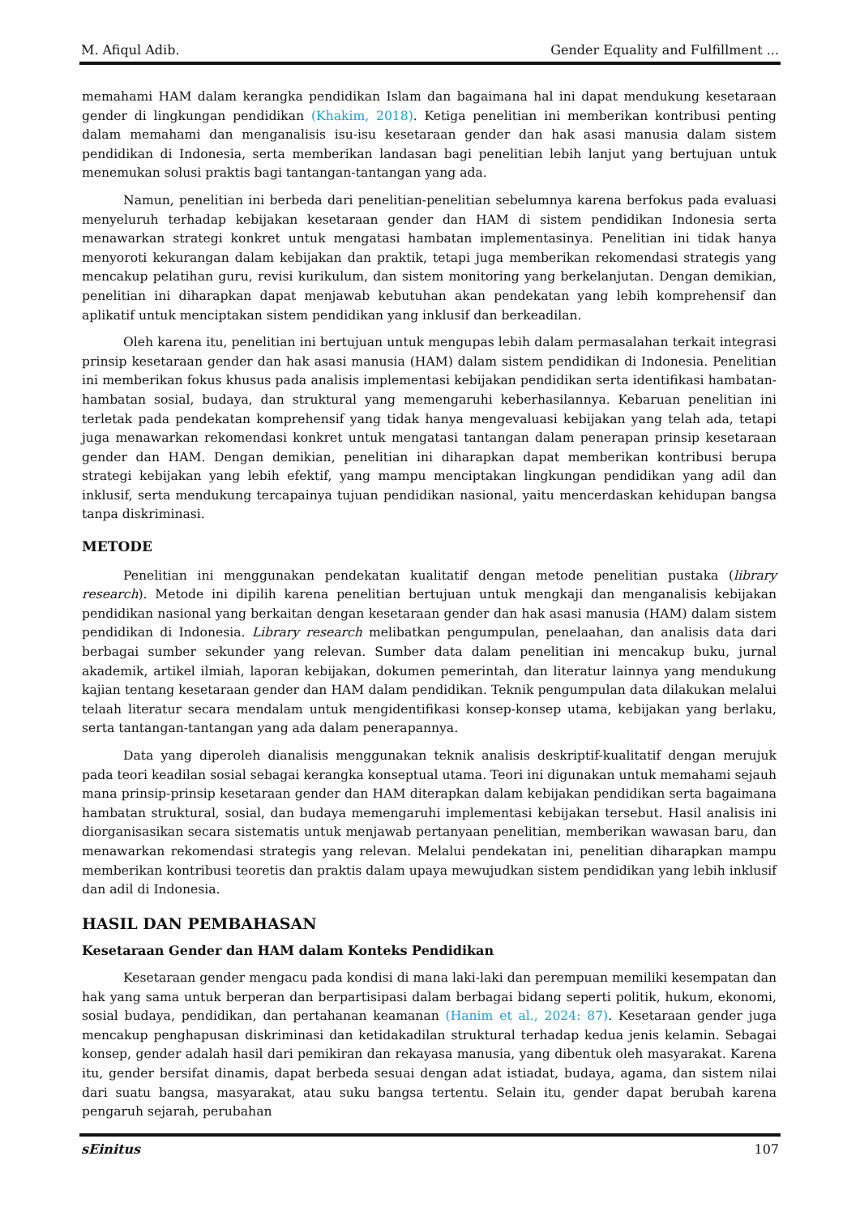M. Afiqul Adib. Gender Equality and Fulfillment ...
memahami HAM dalam kerangka pendidikan Islam dan bagaimana hal ini dapat mendukung kesetaraan gender di lingkungan pendidikan (Khakim, 2018). Ketiga penelitian ini memberikan kontribusi penting dalam memahami dan menganalisis isu-isu kesetaraan gender dan hak asasi manusia dalam sistem pendidikan di Indonesia, serta memberikan landasan bagi penelitian lebih lanjut yang bertujuan untuk menemukan solusi praktis bagi tantangan-tantangan yang ada.
Namun, penelitian ini berbeda dari penelitian-penelitian sebelumnya karena berfokus pada evaluasi menyeluruh terhadap kebijakan kesetaraan gender dan HAM di sistem pendidikan Indonesia serta menawarkan strategi konkret untuk mengatasi hambatan implementasinya. Penelitian ini tidak hanya menyoroti kekurangan dalam kebijakan dan praktik, tetapi juga memberikan rekomendasi strategis yang mencakup pelatihan guru, revisi kurikulum, dan sistem monitoring yang berkelanjutan. Dengan demikian, penelitian ini diharapkan dapat menjawab kebutuhan akan pendekatan yang lebih komprehensif dan aplikatif untuk menciptakan sistem pendidikan yang inklusif dan berkeadilan.
Oleh karena itu, penelitian ini bertujuan untuk mengupas lebih dalam permasalahan terkait integrasi prinsip kesetaraan gender dan hak asasi manusia (HAM) dalam sistem pendidikan di Indonesia. Penelitian ini memberikan fokus khusus pada analisis implementasi kebijakan pendidikan serta identifikasi hambatan-hambatan sosial, budaya, dan struktural yang memengaruhi keberhasilannya. Kebaruan penelitian ini terletak pada pendekatan komprehensif yang tidak hanya mengevaluasi kebijakan yang telah ada, tetapi juga menawarkan rekomendasi konkret untuk mengatasi tantangan dalam penerapan prinsip kesetaraan gender dan HAM. Dengan demikian, penelitian ini diharapkan dapat memberikan kontribusi berupa strategi kebijakan yang lebih efektif, yang mampu menciptakan lingkungan pendidikan yang adil dan inklusif, serta mendukung tercapainya tujuan pendidikan nasional, yaitu mencerdaskan kehidupan bangsa tanpa diskriminasi.
METODE
Penelitian ini menggunakan pendekatan kualitatif dengan metode penelitian pustaka (library research). Metode ini dipilih karena penelitian bertujuan untuk mengkaji dan menganalisis kebijakan pendidikan nasional yang berkaitan dengan kesetaraan gender dan hak asasi manusia (HAM) dalam sistem pendidikan di Indonesia. Library research melibatkan pengumpulan, penelaahan, dan analisis data dari berbagai sumber sekunder yang relevan. Sumber data dalam penelitian ini mencakup buku, jurnal akademik, artikel ilmiah, laporan kebijakan, dokumen pemerintah, dan literatur lainnya yang mendukung kajian tentang kesetaraan gender dan HAM dalam pendidikan. Teknik pengumpulan data dilakukan melalui telaah literatur secara mendalam untuk mengidentifikasi konsep-konsep utama, kebijakan yang berlaku, serta tantangan-tantangan yang ada dalam penerapannya.
Data yang diperoleh dianalisis menggunakan teknik analisis deskriptif-kualitatif dengan merujuk pada teori keadilan sosial sebagai kerangka konseptual utama. Teori ini digunakan untuk memahami sejauh mana prinsip-prinsip kesetaraan gender dan HAM diterapkan dalam kebijakan pendidikan serta bagaimana hambatan struktural, sosial, dan budaya memengaruhi implementasi kebijakan tersebut. Hasil analisis ini diorganisasikan secara sistematis untuk menjawab pertanyaan penelitian, memberikan wawasan baru, dan menawarkan rekomendasi strategis yang relevan. Melalui pendekatan ini, penelitian diharapkan mampu memberikan kontribusi teoretis dan praktis dalam upaya mewujudkan sistem pendidikan yang lebih inklusif dan adil di Indonesia.
HASIL DAN PEMBAHASAN
Kesetaraan Gender dan HAM dalam Konteks Pendidikan
Kesetaraan gender mengacu pada kondisi di mana laki-laki dan perempuan memiliki kesempatan dan hak yang sama untuk berperan dan berpartisipasi dalam berbagai bidang seperti politik, hukum, ekonomi, sosial budaya, pendidikan, dan pertahanan keamanan (Hanim et al., 2024: 87). Kesetaraan gender juga mencakup penghapusan diskriminasi dan ketidakadilan struktural terhadap kedua jenis kelamin. Sebagai konsep, gender adalah hasil dari pemikiran dan rekayasa manusia, yang dibentuk oleh masyarakat. Karena itu, gender bersifat dinamis, dapat berbeda sesuai dengan adat istiadat, budaya, agama, dan sistem nilai dari suatu bangsa, masyarakat, atau suku bangsa tertentu. Selain itu, gender dapat berubah karena pengaruh sejarah, perubahan
sEinitus 107